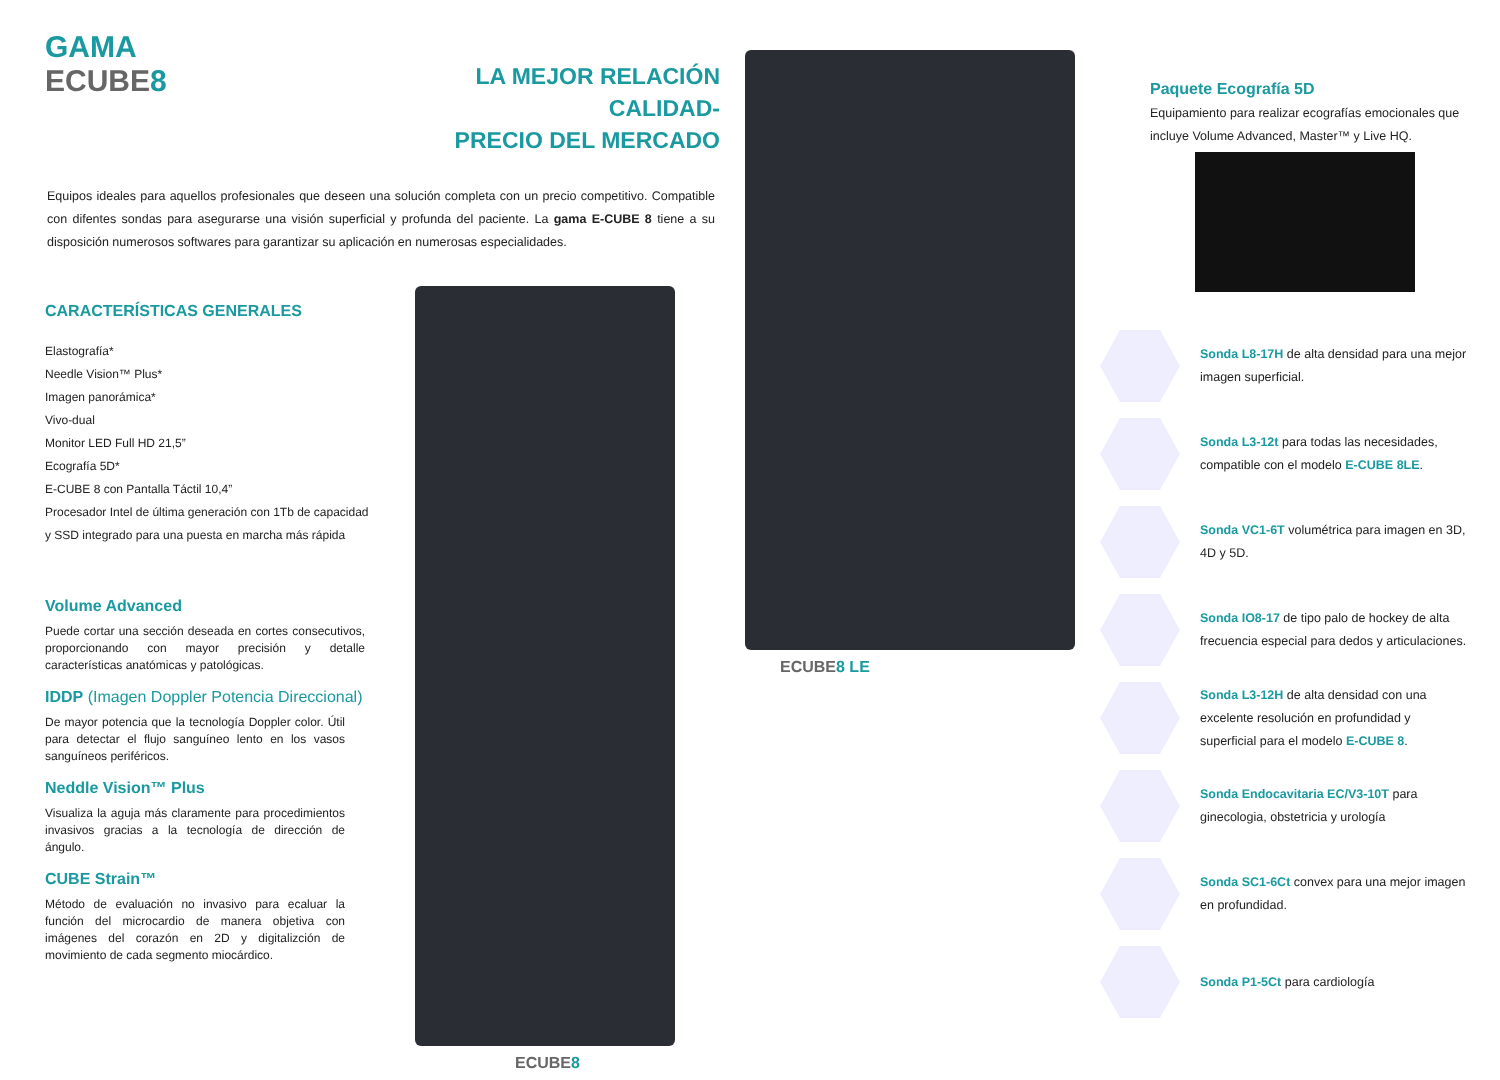Equipos ideales para aquellos profesionales que deseen una solución completa con un precio competitivo. Compatible con difentes sondas para asegurarse una visión superficial y profunda del paciente. La gama E-CUBE 8 tiene a su disposición numerosos softwares para garantizar su aplicación en numerosas especialidades.
GAMA
ECUBE8
CARACTERÍSTICAS GENERALES
Elastografía*
Needle Vision™ Plus*
Imagen panorámica*
Vivo-dual
Monitor LED Full HD 21,5”
Ecografía 5D*
E-CUBE 8 con Pantalla Táctil 10,4”
Procesador Intel de última generación con 1Tb de capacidad y SSD integrado para una puesta en marcha más rápida
Volume Advanced
Puede cortar una sección deseada en cortes consecutivos, proporcionando con mayor precisión y detalle características anatómicas y patológicas.
IDDP (Imagen Doppler Potencia Direccional)
De mayor potencia que la tecnología Doppler color. Útil para detectar el flujo sanguíneo lento en los vasos sanguíneos periféricos.
Neddle Vision™ Plus
Visualiza la aguja más claramente para procedimientos invasivos gracias a la tecnología de dirección de ángulo.
CUBE Strain™
Método de evaluación no invasivo para ecaluar la función del microcardio de manera objetiva con imágenes del corazón en 2D y digitalizción de movimiento de cada segmento miocárdico.
LA MEJOR RELACIÓN CALIDAD-
PRECIO DEL MERCADO
ECUBE8
ECUBE8 LE
Paquete Ecografía 5D
Equipamiento para realizar ecografías emocionales que incluye Volume Advanced, Master™ y Live HQ.
Sonda L8-17H de alta densidad para una mejor imagen superficial.
Sonda L3-12t para todas las necesidades, compatible con el modelo E-CUBE 8LE.
Sonda VC1-6T volumétrica para imagen en 3D, 4D y 5D.
Sonda IO8-17 de tipo palo de hockey de alta frecuencia especial para dedos y articulaciones.
Sonda L3-12H de alta densidad con una excelente resolución en profundidad y superficial para el modelo E-CUBE 8.
Sonda Endocavitaria EC/V3-10T para ginecologia, obstetricia y urología
Sonda SC1-6Ct convex para una mejor imagen en profundidad.
Sonda P1-5Ct para cardiología